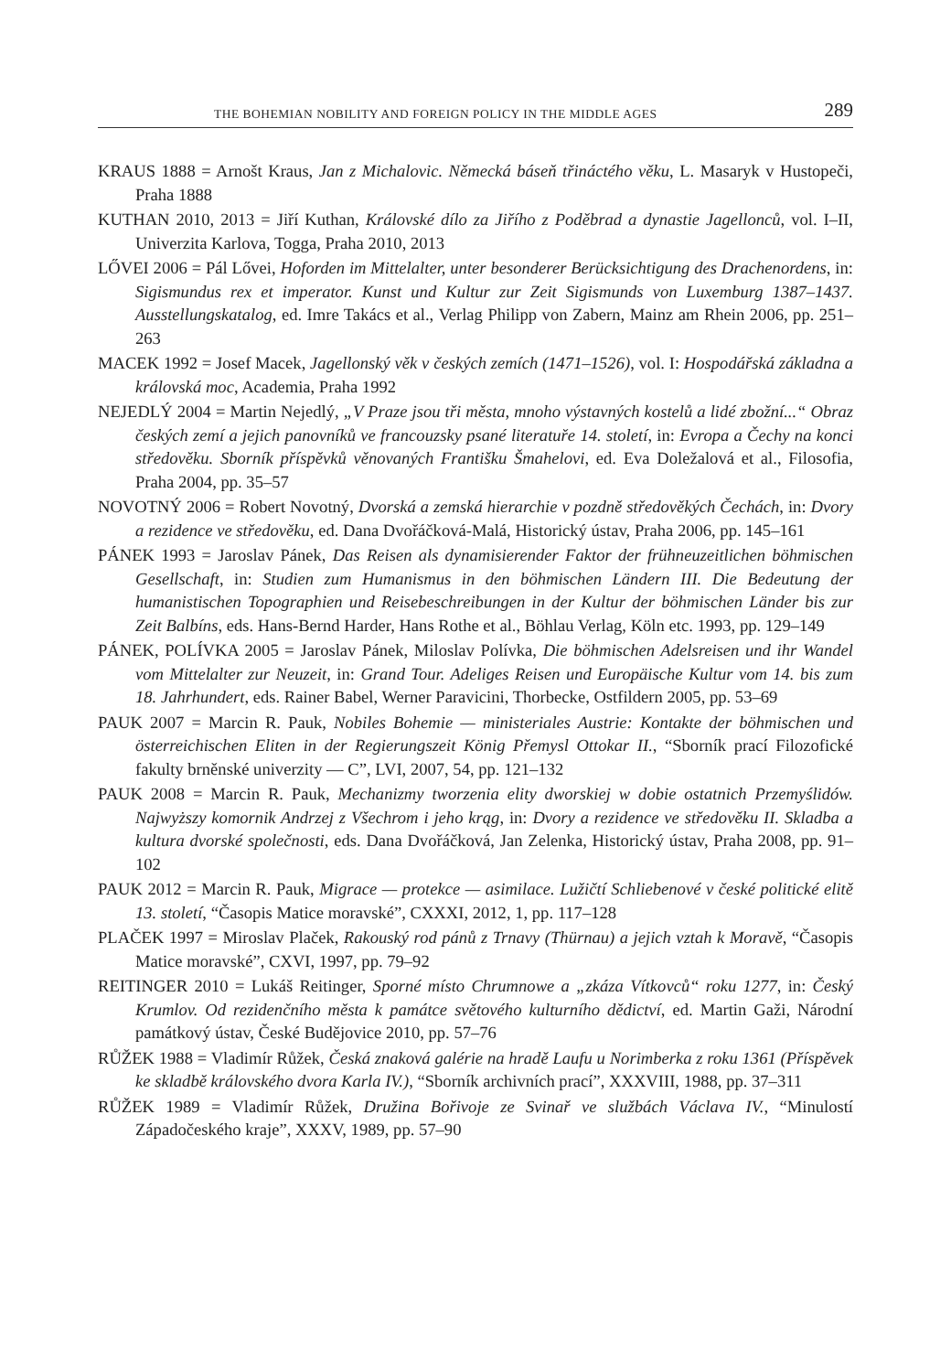THE BOHEMIAN NOBILITY AND FOREIGN POLICY IN THE MIDDLE AGES 289
KRAUS 1888 = Arnošt Kraus, Jan z Michalovic. Německá báseň třináctého věku, L. Masaryk v Hustopeči, Praha 1888
KUTHAN 2010, 2013 = Jiří Kuthan, Královské dílo za Jiřího z Poděbrad a dynastie Jagellonců, vol. I–II, Univerzita Karlova, Togga, Praha 2010, 2013
LŐVEI 2006 = Pál Lővei, Hoforden im Mittelalter, unter besonderer Berücksichtigung des Drachenordens, in: Sigismundus rex et imperator. Kunst und Kultur zur Zeit Sigismunds von Luxemburg 1387–1437. Ausstellungskatalog, ed. Imre Takács et al., Verlag Philipp von Zabern, Mainz am Rhein 2006, pp. 251–263
MACEK 1992 = Josef Macek, Jagellonský věk v českých zemích (1471–1526), vol. I: Hospodářská základna a královská moc, Academia, Praha 1992
NEJEDLÝ 2004 = Martin Nejedlý, „V Praze jsou tři města, mnoho výstavných kostelů a lidé zbožní...“ Obraz českých zemí a jejich panovníků ve francouzsky psané literatuře 14. století, in: Evropa a Čechy na konci středověku. Sborník příspěvků věnovaných Františku Šmahelovi, ed. Eva Doležalová et al., Filosofia, Praha 2004, pp. 35–57
NOVOTNÝ 2006 = Robert Novotný, Dvorská a zemská hierarchie v pozdně středověkých Čechách, in: Dvory a rezidence ve středověku, ed. Dana Dvořáčková-Malá, Historický ústav, Praha 2006, pp. 145–161
PÁNEK 1993 = Jaroslav Pánek, Das Reisen als dynamisierender Faktor der frühneuzeitlichen böhmischen Gesellschaft, in: Studien zum Humanismus in den böhmischen Ländern III. Die Bedeutung der humanistischen Topographien und Reisebeschreibungen in der Kultur der böhmischen Länder bis zur Zeit Balbíns, eds. Hans-Bernd Harder, Hans Rothe et al., Böhlau Verlag, Köln etc. 1993, pp. 129–149
PÁNEK, POLÍVKA 2005 = Jaroslav Pánek, Miloslav Polívka, Die böhmischen Adelsreisen und ihr Wandel vom Mittelalter zur Neuzeit, in: Grand Tour. Adeliges Reisen und Europäische Kultur vom 14. bis zum 18. Jahrhundert, eds. Rainer Babel, Werner Paravicini, Thorbecke, Ostfildern 2005, pp. 53–69
PAUK 2007 = Marcin R. Pauk, Nobiles Bohemie — ministeriales Austrie: Kontakte der böhmischen und österreichischen Eliten in der Regierungszeit König Přemysl Ottokar II., “Sborník prací Filozofické fakulty brněnské univerzity — C”, LVI, 2007, 54, pp. 121–132
PAUK 2008 = Marcin R. Pauk, Mechanizmy tworzenia elity dworskiej w dobie ostatnich Przemyślidów. Najwyższy komornik Andrzej z Všechrom i jeho krąg, in: Dvory a rezidence ve středověku II. Skladba a kultura dvorské společnosti, eds. Dana Dvořáčková, Jan Zelenka, Historický ústav, Praha 2008, pp. 91–102
PAUK 2012 = Marcin R. Pauk, Migrace — protekce — asimilace. Lužičtí Schliebenové v české politické elitě 13. století, “Časopis Matice moravské”, CXXXI, 2012, 1, pp. 117–128
PLAČEK 1997 = Miroslav Plaček, Rakouský rod pánů z Trnavy (Thürnau) a jejich vztah k Moravě, “Časopis Matice moravské”, CXVI, 1997, pp. 79–92
REITINGER 2010 = Lukáš Reitinger, Sporné místo Chrumnowe a „zkáza Vítkovců“ roku 1277, in: Český Krumlov. Od rezidenčního města k památce světového kulturního dědictví, ed. Martin Gaži, Národní památkový ústav, České Budějovice 2010, pp. 57–76
RŮŽEK 1988 = Vladimír Růžek, Česká znaková galérie na hradě Laufu u Norimberka z roku 1361 (Příspěvek ke skladbě královského dvora Karla IV.), “Sborník archivních prací”, XXXVIII, 1988, pp. 37–311
RŮŽEK 1989 = Vladimír Růžek, Družina Bořivoje ze Svinař ve službách Václava IV., “Minulostí Západočeského kraje”, XXXV, 1989, pp. 57–90